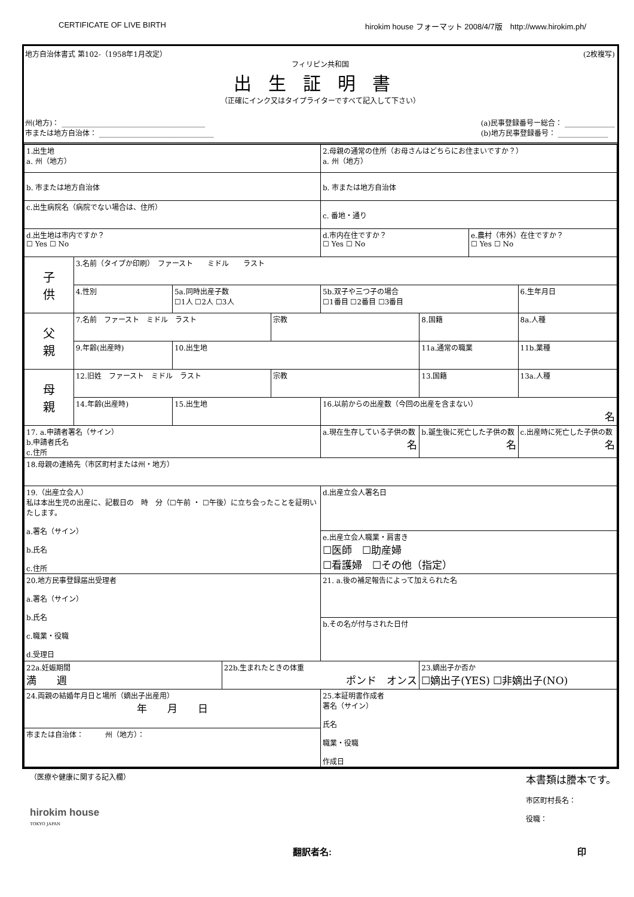CERTIFICATE OF LIVE BIRTH hirokim house フォーマット 2008/4/7版　http://www.hirokim.ph/
地方自治体書式 第102-（1958年1月改定） (2枚複写)
フィリピン共和国
出生証明書
（正確にインク又はタイプライターですべて記入して下さい）
州(地方)： ________________________________________
市または地方自治体： ________________________________
(a)民事登録番号ー総合： ______________
(b)地方民事登録番号： ______________
| 1.出生地 a. 州（地方） | | | | | 2.母親の通常の住所（お母さんはどちらにお住まいですか？） a. 州（地方） | | | |
| b. 市または地方自治体 | | | | | b. 市または地方自治体 | | | |
| c.出生病院名（病院でない場合は、住所） | | | | | c. 番地・通り | | | |
| d.出生地は市内ですか？ ☐ Yes ☐ No | | | | | d.市内在住ですか？ ☐ Yes ☐ No | | e.農村（市外）在住ですか？ ☐ Yes ☐ No | |
| 子 供 | 3.名前（タイプか印刷） ファースト ミドル ラスト | | | | | | | |
| | 4.性別 | 5a.同時出産子数 ☐1人 ☐2人 ☐3人 | | | 5b.双子や三つ子の場合 ☐1番目 ☐2番目 ☐3番目 | | | 6.生年月日 |
| 父 親 | 7.名前 ファースト ミドル ラスト | | | 宗教 | | 8.国籍 | | 8a.人種 |
| | 9.年齢(出産時) | 10.出生地 | | | | 11a.通常の職業 | | 11b.業種 |
| 母 親 | 12.旧姓 ファースト ミドル ラスト | | | 宗教 | | 13.国籍 | | 13a.人種 |
| | 14.年齢(出産時) | 15.出生地 | | | 16.以前からの出産数（今回の出産を含まない） 名 | | | |
| 17. a.申請者署名（サイン） b.申請者氏名 c.住所 | | | | | a.現在生存している子供の数 名 | b.誕生後に死亡した子供の数 名 | | c.出産時に死亡した子供の数 名 |
| 18.母親の連絡先（市区町村または州・地方） | | | | | | | | |
| 19.（出産立会人） 私は本出生児の出産に、記載日の 時 分（☐午前 ・ ☐午後）に立ち会ったことを証明いたします。 a.署名（サイン） b.氏名 c.住所 | | | | | d.出産立会人署名日 | | | |
| | | | | | e.出産立会人職業・肩書き ☐医師 ☐助産婦 ☐看護婦 ☐その他（指定） | | | |
| 20.地方民事登録届出受理者 a.署名（サイン） b.氏名 c.職業・役職 d.受理日 | | | | | 21. a.後の補足報告によって加えられた名 | | | |
| | | | | | b.その名が付与された日付 | | | |
| 22a.妊娠期間 満 週 | | | 22b.生まれたときの体重 ポンド オンス | | | 23.嫡出子か否か ☐嫡出子(YES) ☐非嫡出子(NO) | | |
| 24.両親の結婚年月日と場所（嫡出子出産用） 年 月 日 | | | | | 25.本証明書作成者 署名（サイン） 氏名 職業・役職 作成日 | | | |
| 市または自治体： 州（地方）： | | | | | | | | |
（医療や健康に関する記入欄）
hirokim house
TOKYO JAPAN
本書類は謄本です。
市区町村長名：
役職：
翻訳者名: 印